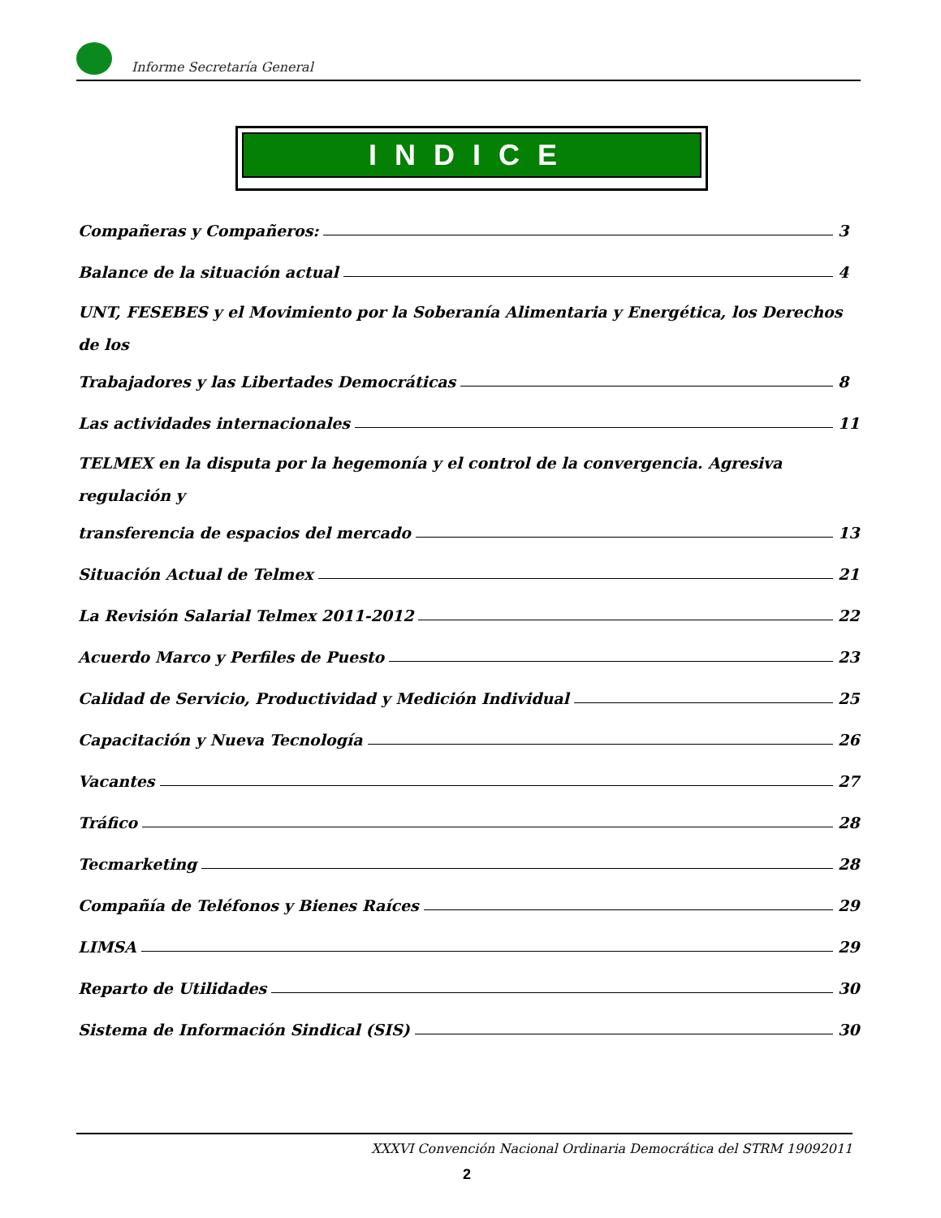Informe Secretaría General
INDICE
Compañeras y Compañeros: 3
Balance de la situación actual 4
UNT, FESEBES y el Movimiento por la Soberanía Alimentaria y Energética, los Derechos de los
Trabajadores y las Libertades Democráticas 8
Las actividades internacionales 11
TELMEX en la disputa por la hegemonía y el control de la convergencia. Agresiva regulación y
transferencia de espacios del mercado 13
Situación Actual de Telmex 21
La Revisión Salarial Telmex 2011-2012 22
Acuerdo Marco y Perfiles de Puesto 23
Calidad de Servicio, Productividad y Medición Individual 25
Capacitación y Nueva Tecnología 26
Vacantes 27
Tráfico 28
Tecmarketing 28
Compañía de Teléfonos y Bienes Raíces 29
LIMSA 29
Reparto de Utilidades 30
Sistema de Información Sindical (SIS) 30
XXXVI Convención Nacional Ordinaria Democrática del STRM 19092011
2